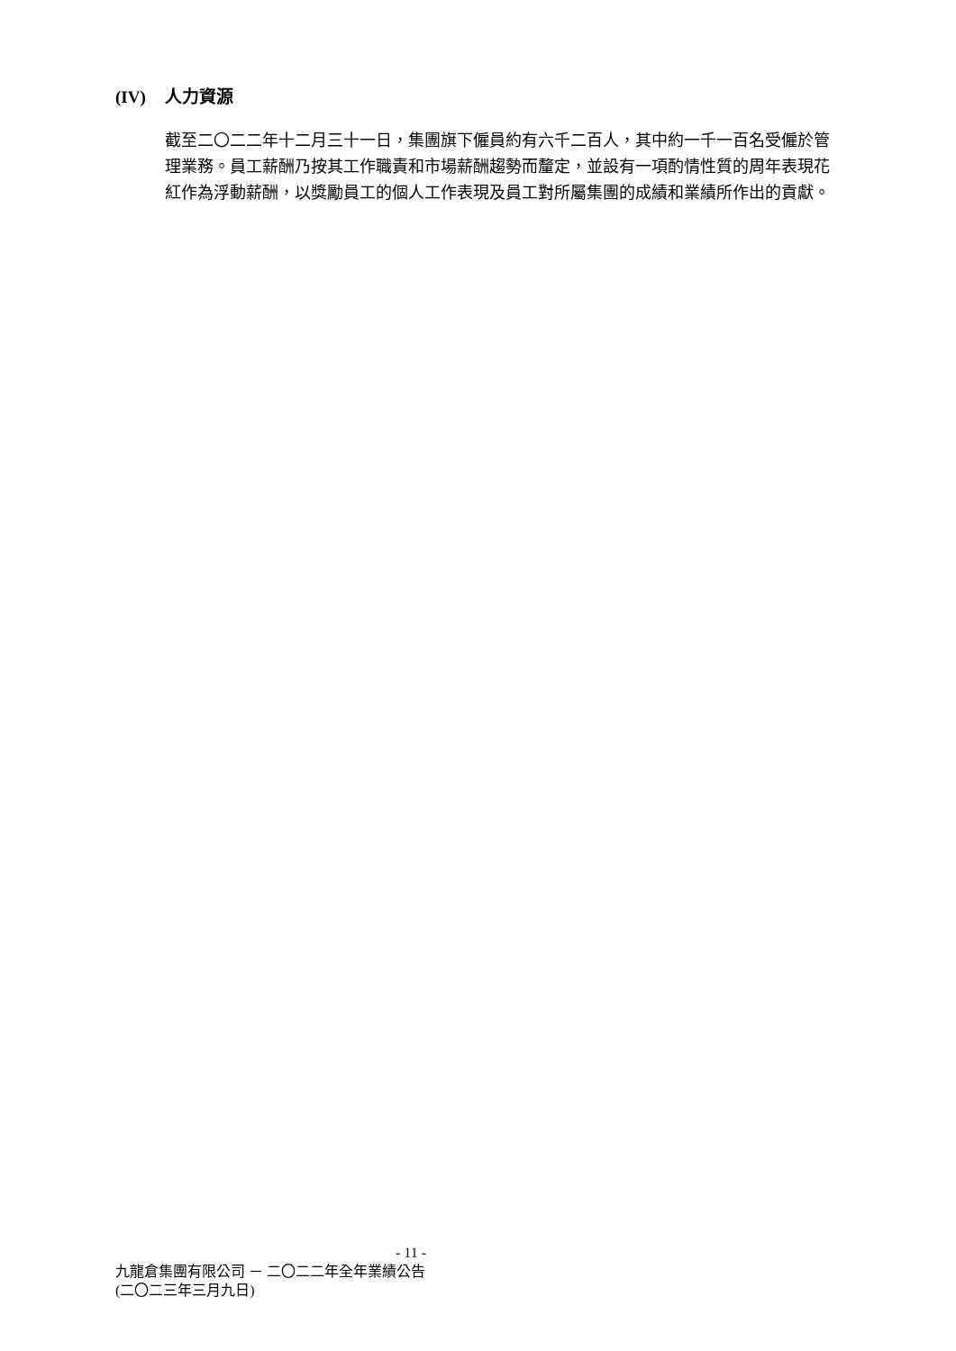(IV) 人力資源
截至二〇二二年十二月三十一日，集團旗下僱員約有六千二百人，其中約一千一百名受僱於管理業務。員工薪酬乃按其工作職責和市場薪酬趨勢而釐定，並設有一項酌情性質的周年表現花紅作為浮動薪酬，以獎勵員工的個人工作表現及員工對所屬集團的成績和業績所作出的貢獻。
- 11 -
九龍倉集團有限公司 － 二〇二二年全年業績公告
(二〇二三年三月九日)